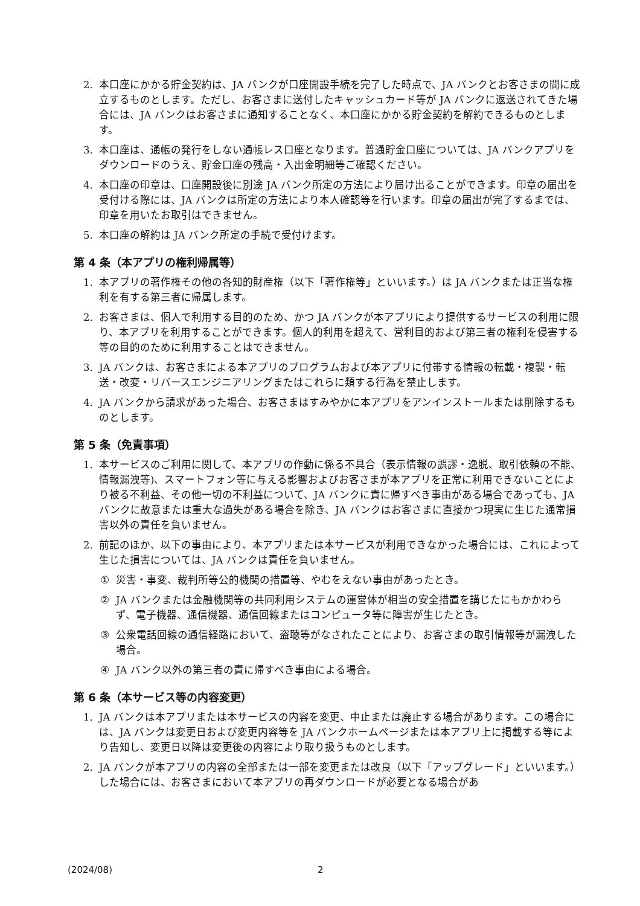2. 本口座にかかる貯金契約は、JA バンクが口座開設手続を完了した時点で、JA バンクとお客さまの間に成立するものとします。ただし、お客さまに送付したキャッシュカード等が JA バンクに返送されてきた場合には、JA バンクはお客さまに通知することなく、本口座にかかる貯金契約を解約できるものとします。
3. 本口座は、通帳の発行をしない通帳レス口座となります。普通貯金口座については、JA バンクアプリをダウンロードのうえ、貯金口座の残高・入出金明細等ご確認ください。
4. 本口座の印章は、口座開設後に別途 JA バンク所定の方法により届け出ることができます。印章の届出を受付ける際には、JA バンクは所定の方法により本人確認等を行います。印章の届出が完了するまでは、印章を用いたお取引はできません。
5. 本口座の解約は JA バンク所定の手続で受付けます。
第 4 条（本アプリの権利帰属等）
1. 本アプリの著作権その他の各知的財産権（以下「著作権等」といいます。）は JA バンクまたは正当な権利を有する第三者に帰属します。
2. お客さまは、個人で利用する目的のため、かつ JA バンクが本アプリにより提供するサービスの利用に限り、本アプリを利用することができます。個人的利用を超えて、営利目的および第三者の権利を侵害する等の目的のために利用することはできません。
3. JA バンクは、お客さまによる本アプリのプログラムおよび本アプリに付帯する情報の転載・複製・転送・改変・リバースエンジニアリングまたはこれらに類する行為を禁止します。
4. JA バンクから請求があった場合、お客さまはすみやかに本アプリをアンインストールまたは削除するものとします。
第 5 条（免責事項）
1. 本サービスのご利用に関して、本アプリの作動に係る不具合（表示情報の誤謬・逸脱、取引依頼の不能、情報漏洩等)、スマートフォン等に与える影響およびお客さまが本アプリを正常に利用できないことにより被る不利益、その他一切の不利益について、JA バンクに責に帰すべき事由がある場合であっても、JA バンクに故意または重大な過失がある場合を除き、JA バンクはお客さまに直接かつ現実に生じた通常損害以外の責任を負いません。
2. 前記のほか、以下の事由により、本アプリまたは本サービスが利用できなかった場合には、これによって生じた損害については、JA バンクは責任を負いません。
① 災害・事変、裁判所等公的機関の措置等、やむをえない事由があったとき。
② JA バンクまたは金融機関等の共同利用システムの運営体が相当の安全措置を講じたにもかかわらず、電子機器、通信機器、通信回線またはコンピュータ等に障害が生じたとき。
③ 公衆電話回線の通信経路において、盗聴等がなされたことにより、お客さまの取引情報等が漏洩した場合。
④ JA バンク以外の第三者の責に帰すべき事由による場合。
第 6 条（本サービス等の内容変更）
1. JA バンクは本アプリまたは本サービスの内容を変更、中止または廃止する場合があります。この場合には、JA バンクは変更日および変更内容等を JA バンクホームページまたは本アプリ上に掲載する等により告知し、変更日以降は変更後の内容により取り扱うものとします。
2. JA バンクが本アプリの内容の全部または一部を変更または改良（以下「アップグレード」といいます。）した場合には、お客さまにおいて本アプリの再ダウンロードが必要となる場合があ
(2024/08) 2